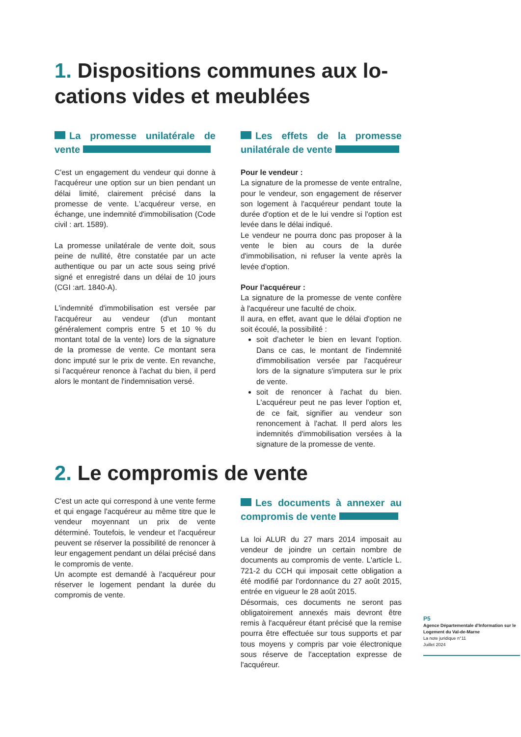1. Dispositions communes aux lo-cations vides et meublées
La promesse unilatérale de vente
C'est un engagement du vendeur qui donne à l'acquéreur une option sur un bien pendant un délai limité, clairement précisé dans la promesse de vente. L'acquéreur verse, en échange, une indemnité d'immobilisation (Code civil : art. 1589).
La promesse unilatérale de vente doit, sous peine de nullité, être constatée par un acte authentique ou par un acte sous seing privé signé et enregistré dans un délai de 10 jours (CGI :art. 1840-A).
L'indemnité d'immobilisation est versée par l'acquéreur au vendeur (d'un montant généralement compris entre 5 et 10 % du montant total de la vente) lors de la signature de la promesse de vente. Ce montant sera donc imputé sur le prix de vente. En revanche, si l'acquéreur renonce à l'achat du bien, il perd alors le montant de l'indemnisation versé.
Les effets de la promesse unilatérale de vente
Pour le vendeur :
La signature de la promesse de vente entraîne, pour le vendeur, son engagement de réserver son logement à l'acquéreur pendant toute la durée d'option et de le lui vendre si l'option est levée dans le délai indiqué.
Le vendeur ne pourra donc pas proposer à la vente le bien au cours de la durée d'immobilisation, ni refuser la vente après la levée d'option.
Pour l'acquéreur :
La signature de la promesse de vente confère à l'acquéreur une faculté de choix.
Il aura, en effet, avant que le délai d'option ne soit écoulé, la possibilité :
soit d'acheter le bien en levant l'option. Dans ce cas, le montant de l'indemnité d'immobilisation versée par l'acquéreur lors de la signature s'imputera sur le prix de vente.
soit de renoncer à l'achat du bien. L'acquéreur peut ne pas lever l'option et, de ce fait, signifier au vendeur son renoncement à l'achat. Il perd alors les indemnités d'immobilisation versées à la signature de la promesse de vente.
2. Le compromis de vente
C'est un acte qui correspond à une vente ferme et qui engage l'acquéreur au même titre que le vendeur moyennant un prix de vente déterminé. Toutefois, le vendeur et l'acquéreur peuvent se réserver la possibilité de renoncer à leur engagement pendant un délai précisé dans le compromis de vente.
Un acompte est demandé à l'acquéreur pour réserver le logement pendant la durée du compromis de vente.
Les documents à annexer au compromis de vente
La loi ALUR du 27 mars 2014 imposait au vendeur de joindre un certain nombre de documents au compromis de vente. L'article L. 721-2 du CCH qui imposait cette obligation a été modifié par l'ordonnance du 27 août 2015, entrée en vigueur le 28 août 2015.
Désormais, ces documents ne seront pas obligatoirement annexés mais devront être remis à l'acquéreur étant précisé que la remise pourra être effectuée sur tous supports et par tous moyens y compris par voie électronique sous réserve de l'acceptation expresse de l'acquéreur.
P5
Agence Départementale d'Information sur le Logement du Val-de-Marne
La note juridique n°11
Juillet 2024